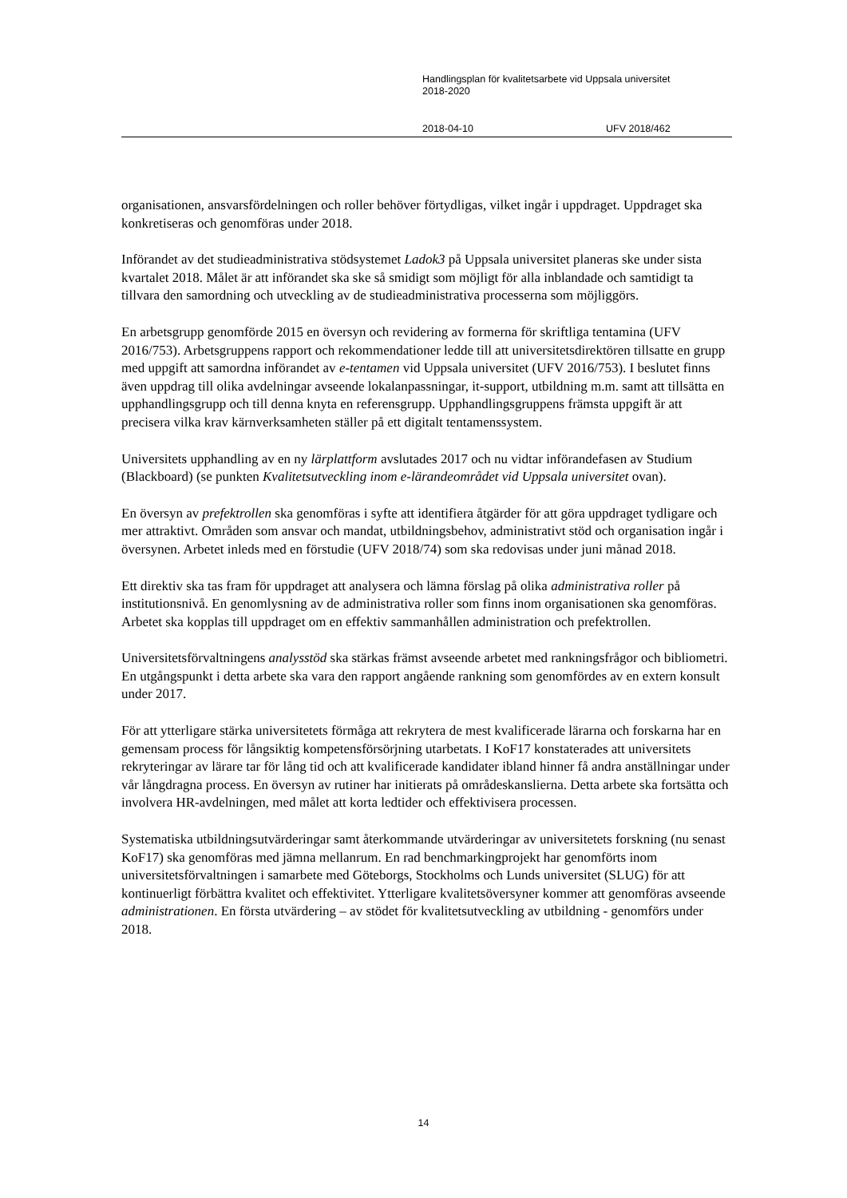Handlingsplan för kvalitetsarbete vid Uppsala universitet
2018-2020
2018-04-10 UFV 2018/462
organisationen, ansvarsfördelningen och roller behöver förtydligas, vilket ingår i uppdraget. Uppdraget ska konkretiseras och genomföras under 2018.
Införandet av det studieadministrativa stödsystemet Ladok3 på Uppsala universitet planeras ske under sista kvartalet 2018. Målet är att införandet ska ske så smidigt som möjligt för alla inblandade och samtidigt ta tillvara den samordning och utveckling av de studieadministrativa processerna som möjliggörs.
En arbetsgrupp genomförde 2015 en översyn och revidering av formerna för skriftliga tentamina (UFV 2016/753). Arbetsgruppens rapport och rekommendationer ledde till att universitetsdirektören tillsatte en grupp med uppgift att samordna införandet av e-tentamen vid Uppsala universitet (UFV 2016/753). I beslutet finns även uppdrag till olika avdelningar avseende lokalanpassningar, it-support, utbildning m.m. samt att tillsätta en upphandlingsgrupp och till denna knyta en referensgrupp. Upphandlingsgruppens främsta uppgift är att precisera vilka krav kärnverksamheten ställer på ett digitalt tentamenssystem.
Universitets upphandling av en ny lärplattform avslutades 2017 och nu vidtar införandefasen av Studium (Blackboard) (se punkten Kvalitetsutveckling inom e-lärandeområdet vid Uppsala universitet ovan).
En översyn av prefektrollen ska genomföras i syfte att identifiera åtgärder för att göra uppdraget tydligare och mer attraktivt. Områden som ansvar och mandat, utbildningsbehov, administrativt stöd och organisation ingår i översynen. Arbetet inleds med en förstudie (UFV 2018/74) som ska redovisas under juni månad 2018.
Ett direktiv ska tas fram för uppdraget att analysera och lämna förslag på olika administrativa roller på institutionsnivå. En genomlysning av de administrativa roller som finns inom organisationen ska genomföras. Arbetet ska kopplas till uppdraget om en effektiv sammanhållen administration och prefektrollen.
Universitetsförvaltningens analysstöd ska stärkas främst avseende arbetet med rankningsfrågor och bibliometri. En utgångspunkt i detta arbete ska vara den rapport angående rankning som genomfördes av en extern konsult under 2017.
För att ytterligare stärka universitetets förmåga att rekrytera de mest kvalificerade lärarna och forskarna har en gemensam process för långsiktig kompetensförsörjning utarbetats. I KoF17 konstaterades att universitets rekryteringar av lärare tar för lång tid och att kvalificerade kandidater ibland hinner få andra anställningar under vår långdragna process. En översyn av rutiner har initierats på områdeskanslierna. Detta arbete ska fortsätta och involvera HR-avdelningen, med målet att korta ledtider och effektivisera processen.
Systematiska utbildningsutvärderingar samt återkommande utvärderingar av universitetets forskning (nu senast KoF17) ska genomföras med jämna mellanrum. En rad benchmarkingprojekt har genomförts inom universitetsförvaltningen i samarbete med Göteborgs, Stockholms och Lunds universitet (SLUG) för att kontinuerligt förbättra kvalitet och effektivitet. Ytterligare kvalitetsöversyner kommer att genomföras avseende administrationen. En första utvärdering – av stödet för kvalitetsutveckling av utbildning - genomförs under 2018.
14